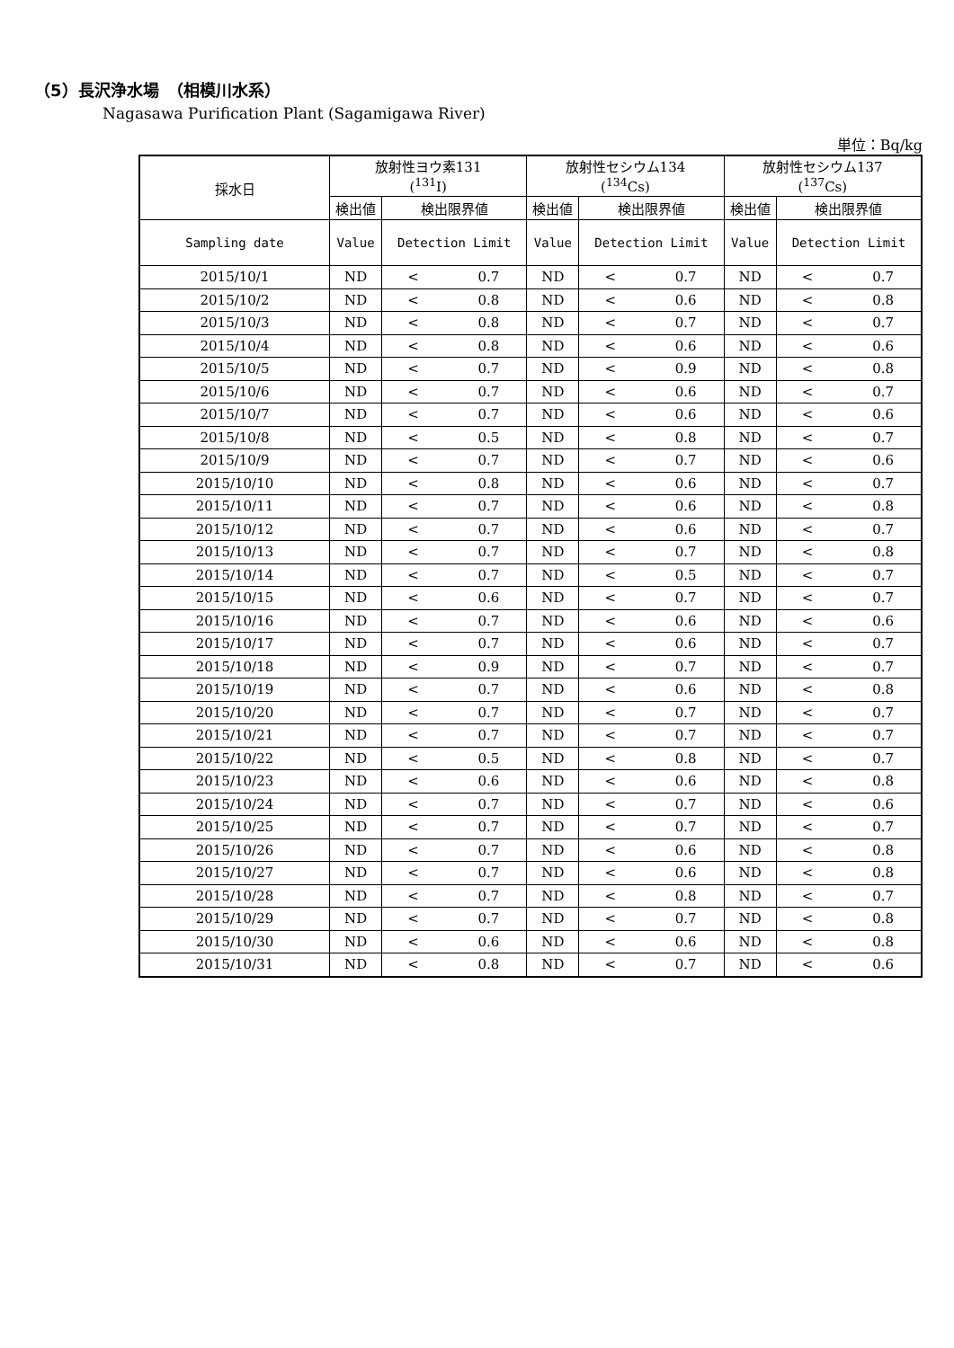（5）長沢浄水場　（相模川水系）
Nagasawa Purification Plant (Sagamigawa River)
単位：Bq/kg
| 採水日 | 放射性ヨウ素131 (<sup>131</sup>I) | | 放射性セシウム134 (<sup>134</sup>Cs) | | 放射性セシウム137 (<sup>137</sup>Cs) | |
| --- | --- | --- | --- | --- | --- | --- |
| | 検出値 | 検出限界値 | 検出値 | 検出限界値 | 検出値 | 検出限界値 |
| Sampling date | Value | Detection Limit | Value | Detection Limit | Value | Detection Limit |
| 2015/10/1 | ND | < 0.7 | ND | < 0.7 | ND | < 0.7 |
| 2015/10/2 | ND | < 0.8 | ND | < 0.6 | ND | < 0.8 |
| 2015/10/3 | ND | < 0.8 | ND | < 0.7 | ND | < 0.7 |
| 2015/10/4 | ND | < 0.8 | ND | < 0.6 | ND | < 0.6 |
| 2015/10/5 | ND | < 0.7 | ND | < 0.9 | ND | < 0.8 |
| 2015/10/6 | ND | < 0.7 | ND | < 0.6 | ND | < 0.7 |
| 2015/10/7 | ND | < 0.7 | ND | < 0.6 | ND | < 0.6 |
| 2015/10/8 | ND | < 0.5 | ND | < 0.8 | ND | < 0.7 |
| 2015/10/9 | ND | < 0.7 | ND | < 0.7 | ND | < 0.6 |
| 2015/10/10 | ND | < 0.8 | ND | < 0.6 | ND | < 0.7 |
| 2015/10/11 | ND | < 0.7 | ND | < 0.6 | ND | < 0.8 |
| 2015/10/12 | ND | < 0.7 | ND | < 0.6 | ND | < 0.7 |
| 2015/10/13 | ND | < 0.7 | ND | < 0.7 | ND | < 0.8 |
| 2015/10/14 | ND | < 0.7 | ND | < 0.5 | ND | < 0.7 |
| 2015/10/15 | ND | < 0.6 | ND | < 0.7 | ND | < 0.7 |
| 2015/10/16 | ND | < 0.7 | ND | < 0.6 | ND | < 0.6 |
| 2015/10/17 | ND | < 0.7 | ND | < 0.6 | ND | < 0.7 |
| 2015/10/18 | ND | < 0.9 | ND | < 0.7 | ND | < 0.7 |
| 2015/10/19 | ND | < 0.7 | ND | < 0.6 | ND | < 0.8 |
| 2015/10/20 | ND | < 0.7 | ND | < 0.7 | ND | < 0.7 |
| 2015/10/21 | ND | < 0.7 | ND | < 0.7 | ND | < 0.7 |
| 2015/10/22 | ND | < 0.5 | ND | < 0.8 | ND | < 0.7 |
| 2015/10/23 | ND | < 0.6 | ND | < 0.6 | ND | < 0.8 |
| 2015/10/24 | ND | < 0.7 | ND | < 0.7 | ND | < 0.6 |
| 2015/10/25 | ND | < 0.7 | ND | < 0.7 | ND | < 0.7 |
| 2015/10/26 | ND | < 0.7 | ND | < 0.6 | ND | < 0.8 |
| 2015/10/27 | ND | < 0.7 | ND | < 0.6 | ND | < 0.8 |
| 2015/10/28 | ND | < 0.7 | ND | < 0.8 | ND | < 0.7 |
| 2015/10/29 | ND | < 0.7 | ND | < 0.7 | ND | < 0.8 |
| 2015/10/30 | ND | < 0.6 | ND | < 0.6 | ND | < 0.8 |
| 2015/10/31 | ND | < 0.8 | ND | < 0.7 | ND | < 0.6 |